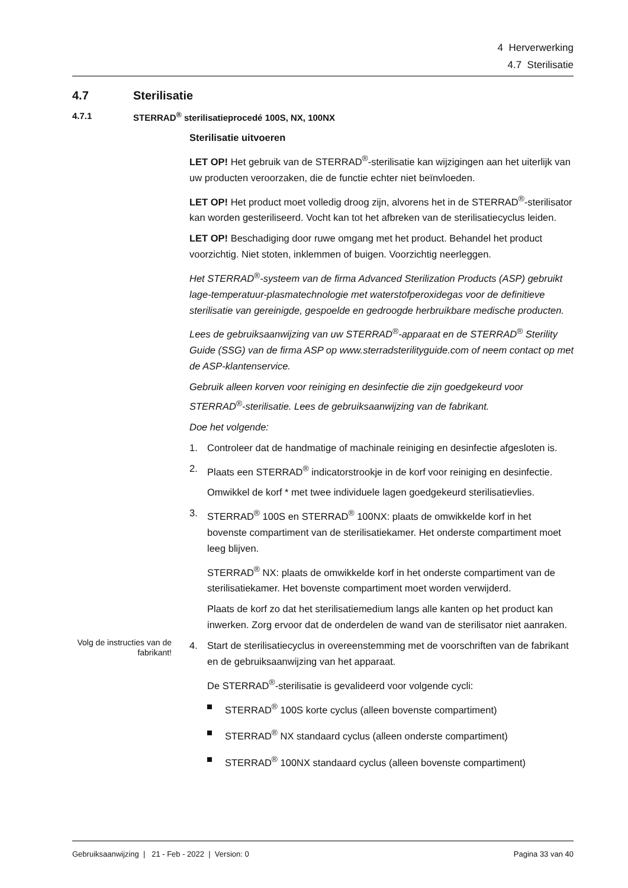4 Herverwerking
4.7 Sterilisatie
4.7 Sterilisatie
4.7.1 STERRAD<sup>®</sup> sterilisatieprocedé 100S, NX, 100NX
Sterilisatie uitvoeren
LET OP! Het gebruik van de STERRAD<sup>®</sup>-sterilisatie kan wijzigingen aan het uiterlijk van uw producten veroorzaken, die de functie echter niet beïnvloeden.
LET OP! Het product moet volledig droog zijn, alvorens het in de STERRAD<sup>®</sup>-sterilisator kan worden gesteriliseerd. Vocht kan tot het afbreken van de sterilisatiecyclus leiden.
LET OP! Beschadiging door ruwe omgang met het product. Behandel het product voorzichtig. Niet stoten, inklemmen of buigen. Voorzichtig neerleggen.
Het STERRAD<sup>®</sup>-systeem van de firma Advanced Sterilization Products (ASP) gebruikt lage-temperatuur-plasmatechnologie met waterstofperoxidegas voor de definitieve sterilisatie van gereinigde, gespoelde en gedroogde herbruikbare medische producten.
Lees de gebruiksaanwijzing van uw STERRAD<sup>®</sup>-apparaat en de STERRAD<sup>®</sup> Sterility Guide (SSG) van de firma ASP op www.sterradsterilityguide.com of neem contact op met de ASP-klantenservice.
Gebruik alleen korven voor reiniging en desinfectie die zijn goedgekeurd voor STERRAD<sup>®</sup>-sterilisatie. Lees de gebruiksaanwijzing van de fabrikant.
Doe het volgende:
1. Controleer dat de handmatige of machinale reiniging en desinfectie afgesloten is.
2. Plaats een STERRAD<sup>®</sup> indicatorstrookje in de korf voor reiniging en desinfectie.
Omwikkel de korf * met twee individuele lagen goedgekeurd sterilisatievlies.
3. STERRAD<sup>®</sup> 100S en STERRAD<sup>®</sup> 100NX: plaats de omwikkelde korf in het bovenste compartiment van de sterilisatiekamer. Het onderste compartiment moet leeg blijven.
STERRAD<sup>®</sup> NX: plaats de omwikkelde korf in het onderste compartiment van de sterilisatiekamer. Het bovenste compartiment moet worden verwijderd.
Plaats de korf zo dat het sterilisatiemedium langs alle kanten op het product kan inwerken. Zorg ervoor dat de onderdelen de wand van de sterilisator niet aanraken.
Volg de instructies van de fabrikant!
4. Start de sterilisatiecyclus in overeenstemming met de voorschriften van de fabrikant en de gebruiksaanwijzing van het apparaat.
De STERRAD<sup>®</sup>-sterilisatie is gevalideerd voor volgende cycli:
STERRAD<sup>®</sup> 100S korte cyclus (alleen bovenste compartiment)
STERRAD<sup>®</sup> NX standaard cyclus (alleen onderste compartiment)
STERRAD<sup>®</sup> 100NX standaard cyclus (alleen bovenste compartiment)
Gebruiksaanwijzing | 21 - Feb - 2022 | Version: 0 Pagina 33 van 40